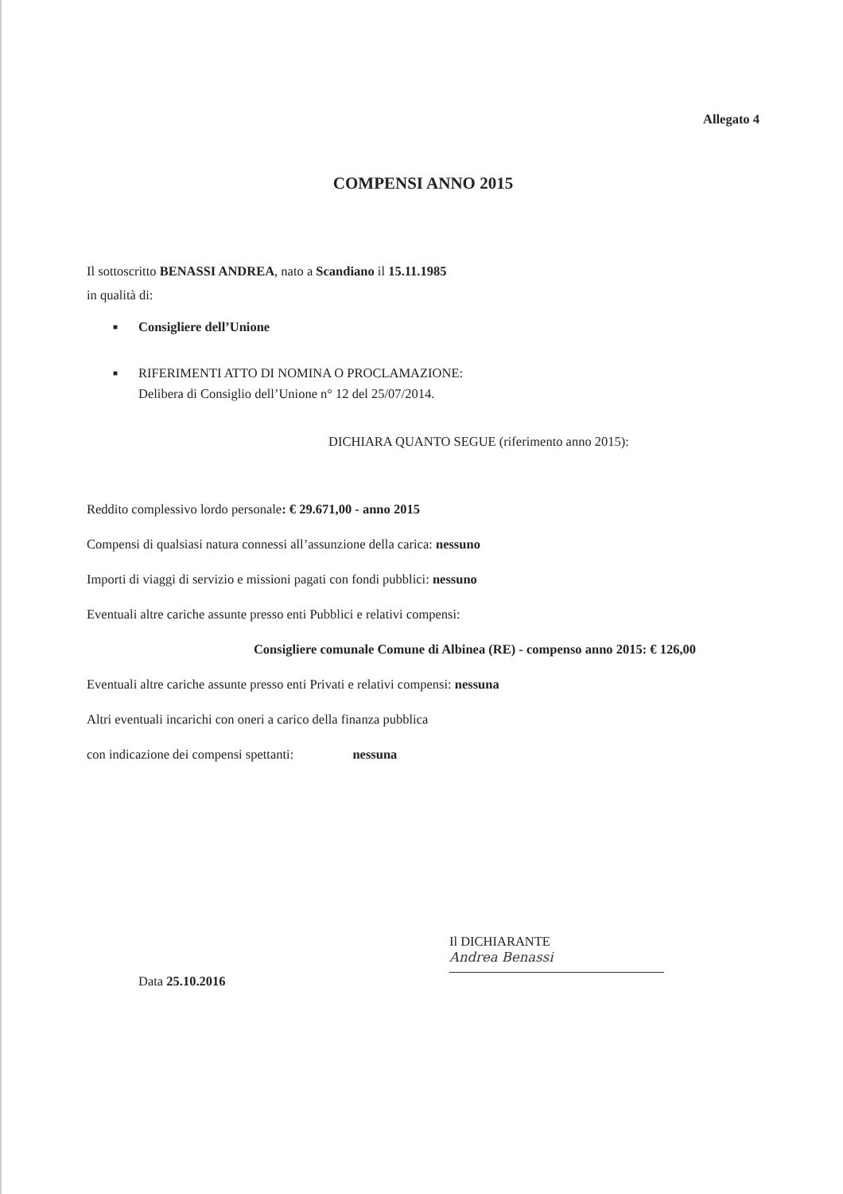Allegato 4
COMPENSI ANNO 2015
Il sottoscritto BENASSI ANDREA, nato a Scandiano il 15.11.1985
in qualità di:
■ Consigliere dell’Unione
■ RIFERIMENTI ATTO DI NOMINA O PROCLAMAZIONE:
Delibera di Consiglio dell’Unione n° 12 del 25/07/2014.
DICHIARA QUANTO SEGUE (riferimento anno 2015):
Reddito complessivo lordo personale: € 29.671,00 - anno 2015
Compensi di qualsiasi natura connessi all’assunzione della carica: nessuno
Importi di viaggi di servizio e missioni pagati con fondi pubblici: nessuno
Eventuali altre cariche assunte presso enti Pubblici e relativi compensi:
Consigliere comunale Comune di Albinea (RE) - compenso anno 2015: € 126,00
Eventuali altre cariche assunte presso enti Privati e relativi compensi: nessuna
Altri eventuali incarichi con oneri a carico della finanza pubblica
con indicazione dei compensi spettanti: nessuna
Data 25.10.2016
Il DICHIARANTE
Andrea Benassi